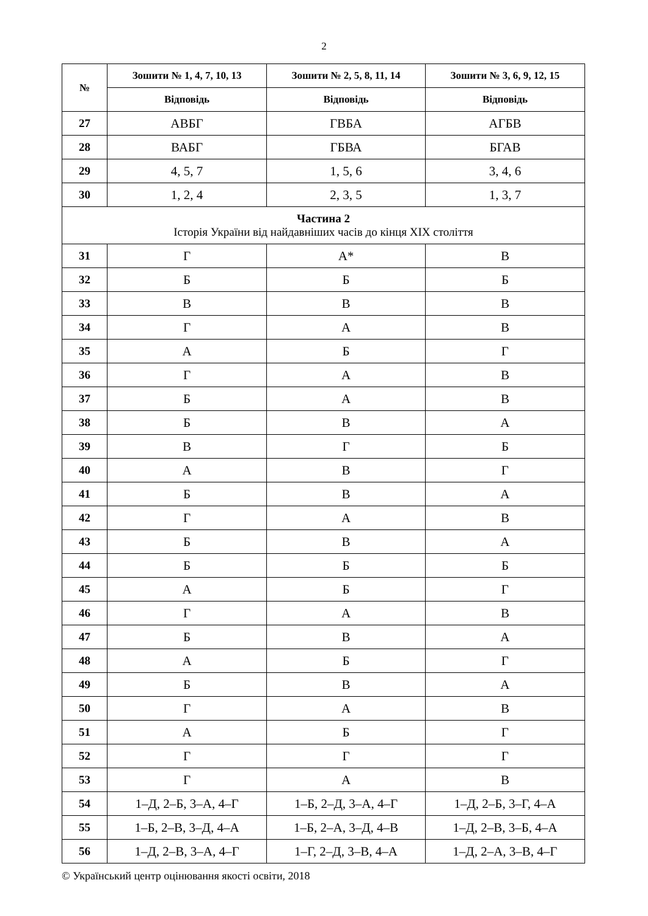2
| № | Зошити № 1, 4, 7, 10, 13 | Зошити № 2, 5, 8, 11, 14 | Зошити № 3, 6, 9, 12, 15 |
| --- | --- | --- | --- |
| | Відповідь | Відповідь | Відповідь |
| 27 | АВБГ | ГВБА | АГБВ |
| 28 | ВАБГ | ГБВА | БГАВ |
| 29 | 4, 5, 7 | 1, 5, 6 | 3, 4, 6 |
| 30 | 1, 2, 4 | 2, 3, 5 | 1, 3, 7 |
| Частина 2 Історія України від найдавніших часів до кінця XIX століття | | | |
| 31 | Г | А* | В |
| 32 | Б | Б | Б |
| 33 | В | В | В |
| 34 | Г | А | В |
| 35 | А | Б | Г |
| 36 | Г | А | В |
| 37 | Б | А | В |
| 38 | Б | В | А |
| 39 | В | Г | Б |
| 40 | А | В | Г |
| 41 | Б | В | А |
| 42 | Г | А | В |
| 43 | Б | В | А |
| 44 | Б | Б | Б |
| 45 | А | Б | Г |
| 46 | Г | А | В |
| 47 | Б | В | А |
| 48 | А | Б | Г |
| 49 | Б | В | А |
| 50 | Г | А | В |
| 51 | А | Б | Г |
| 52 | Г | Г | Г |
| 53 | Г | А | В |
| 54 | 1–Д, 2–Б, 3–А, 4–Г | 1–Б, 2–Д, 3–А, 4–Г | 1–Д, 2–Б, 3–Г, 4–А |
| 55 | 1–Б, 2–В, 3–Д, 4–А | 1–Б, 2–А, 3–Д, 4–В | 1–Д, 2–В, 3–Б, 4–А |
| 56 | 1–Д, 2–В, 3–А, 4–Г | 1–Г, 2–Д, 3–В, 4–А | 1–Д, 2–А, 3–В, 4–Г |
© Український центр оцінювання якості освіти, 2018